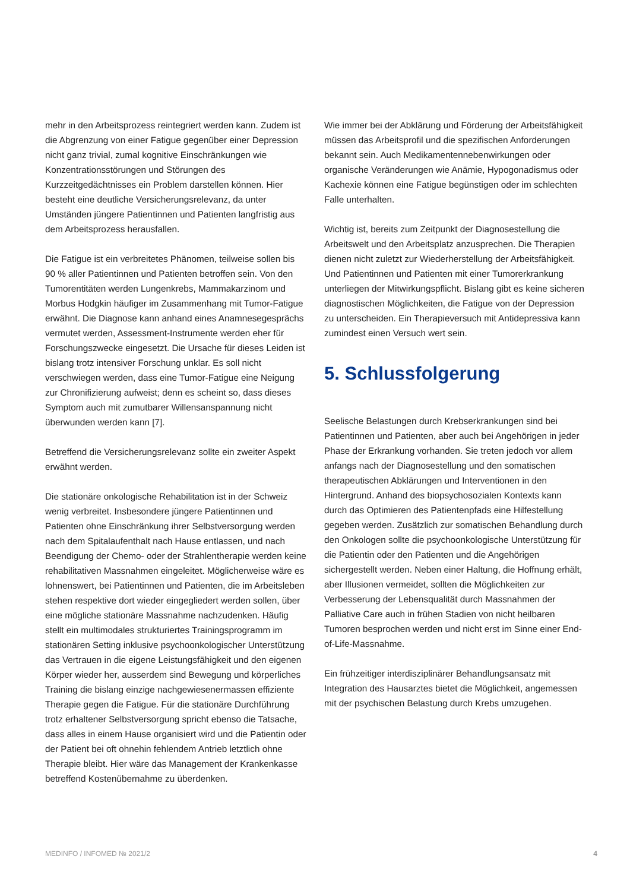mehr in den Arbeitsprozess reintegriert werden kann. Zudem ist die Abgrenzung von einer Fatigue gegenüber einer Depression nicht ganz trivial, zumal kognitive Einschränkungen wie Konzentrationsstörungen und Störungen des Kurzzeitgedächtnisses ein Problem darstellen können. Hier besteht eine deutliche Versicherungsrelevanz, da unter Umständen jüngere Patientinnen und Patienten langfristig aus dem Arbeitsprozess herausfallen.
Die Fatigue ist ein verbreitetes Phänomen, teilweise sollen bis 90 % aller Patientinnen und Patienten betroffen sein. Von den Tumorentitäten werden Lungenkrebs, Mammakarzinom und Morbus Hodgkin häufiger im Zusammenhang mit Tumor-Fatigue erwähnt. Die Diagnose kann anhand eines Anamnesegesprächs vermutet werden, Assessment-Instrumente werden eher für Forschungszwecke eingesetzt. Die Ursache für dieses Leiden ist bislang trotz intensiver Forschung unklar. Es soll nicht verschwiegen werden, dass eine Tumor-Fatigue eine Neigung zur Chronifizierung aufweist; denn es scheint so, dass dieses Symptom auch mit zumutbarer Willensanspannung nicht überwunden werden kann [7].
Betreffend die Versicherungsrelevanz sollte ein zweiter Aspekt erwähnt werden.
Die stationäre onkologische Rehabilitation ist in der Schweiz wenig verbreitet. Insbesondere jüngere Patientinnen und Patienten ohne Einschränkung ihrer Selbstversorgung werden nach dem Spitalaufenthalt nach Hause entlassen, und nach Beendigung der Chemo- oder der Strahlentherapie werden keine rehabilitativen Massnahmen eingeleitet. Möglicherweise wäre es lohnenswert, bei Patientinnen und Patienten, die im Arbeitsleben stehen respektive dort wieder eingegliedert werden sollen, über eine mögliche stationäre Massnahme nachzudenken. Häufig stellt ein multimodales strukturiertes Trainingsprogramm im stationären Setting inklusive psychoonkologischer Unterstützung das Vertrauen in die eigene Leistungsfähigkeit und den eigenen Körper wieder her, ausserdem sind Bewegung und körperliches Training die bislang einzige nachgewiesenermassen effiziente Therapie gegen die Fatigue. Für die stationäre Durchführung trotz erhaltener Selbstversorgung spricht ebenso die Tatsache, dass alles in einem Hause organisiert wird und die Patientin oder der Patient bei oft ohnehin fehlendem Antrieb letztlich ohne Therapie bleibt. Hier wäre das Management der Krankenkasse betreffend Kostenübernahme zu überdenken.
Wie immer bei der Abklärung und Förderung der Arbeitsfähigkeit müssen das Arbeitsprofil und die spezifischen Anforderungen bekannt sein. Auch Medikamentennebenwirkungen oder organische Veränderungen wie Anämie, Hypogonadismus oder Kachexie können eine Fatigue begünstigen oder im schlechten Falle unterhalten.
Wichtig ist, bereits zum Zeitpunkt der Diagnosestellung die Arbeitswelt und den Arbeitsplatz anzusprechen. Die Therapien dienen nicht zuletzt zur Wiederherstellung der Arbeitsfähigkeit. Und Patientinnen und Patienten mit einer Tumorerkrankung unterliegen der Mitwirkungspflicht. Bislang gibt es keine sicheren diagnostischen Möglichkeiten, die Fatigue von der Depression zu unterscheiden. Ein Therapieversuch mit Antidepressiva kann zumindest einen Versuch wert sein.
5. Schlussfolgerung
Seelische Belastungen durch Krebserkrankungen sind bei Patientinnen und Patienten, aber auch bei Angehörigen in jeder Phase der Erkrankung vorhanden. Sie treten jedoch vor allem anfangs nach der Diagnosestellung und den somatischen therapeutischen Abklärungen und Interventionen in den Hintergrund. Anhand des biopsychosozialen Kontexts kann durch das Optimieren des Patientenpfads eine Hilfestellung gegeben werden. Zusätzlich zur somatischen Behandlung durch den Onkologen sollte die psychoonkologische Unterstützung für die Patientin oder den Patienten und die Angehörigen sichergestellt werden. Neben einer Haltung, die Hoffnung erhält, aber Illusionen vermeidet, sollten die Möglichkeiten zur Verbesserung der Lebensqualität durch Massnahmen der Palliative Care auch in frühen Stadien von nicht heilbaren Tumoren besprochen werden und nicht erst im Sinne einer End-of-Life-Massnahme.
Ein frühzeitiger interdisziplinärer Behandlungsansatz mit Integration des Hausarztes bietet die Möglichkeit, angemessen mit der psychischen Belastung durch Krebs umzugehen.
MEDINFO / INFOMED № 2021/2 4